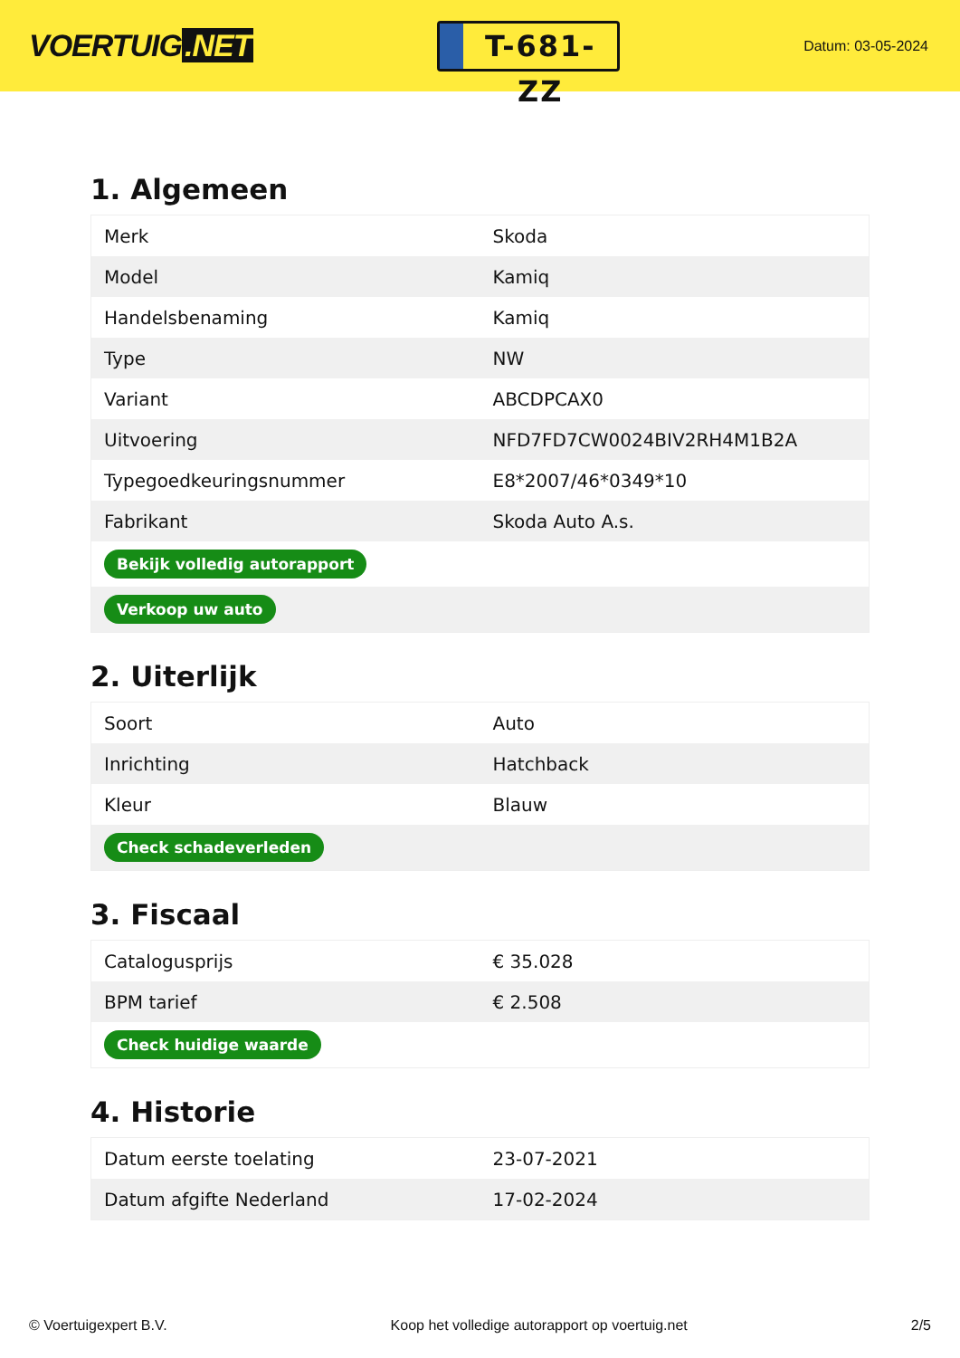VOERTUIG.NET
T-681-ZZ
Datum: 03-05-2024
1. Algemeen
| Merk | Skoda |
| Model | Kamiq |
| Handelsbenaming | Kamiq |
| Type | NW |
| Variant | ABCDPCAX0 |
| Uitvoering | NFD7FD7CW0024BIV2RH4M1B2A |
| Typegoedkeuringsnummer | E8*2007/46*0349*10 |
| Fabrikant | Skoda Auto A.s. |
| Bekijk volledig autorapport | |
| Verkoop uw auto | |
2. Uiterlijk
| Soort | Auto |
| Inrichting | Hatchback |
| Kleur | Blauw |
| Check schadeverleden | |
3. Fiscaal
| Catalogusprijs | € 35.028 |
| BPM tarief | € 2.508 |
| Check huidige waarde | |
4. Historie
| Datum eerste toelating | 23-07-2021 |
| Datum afgifte Nederland | 17-02-2024 |
© Voertuigexpert B.V. Koop het volledige autorapport op voertuig.net 2/5